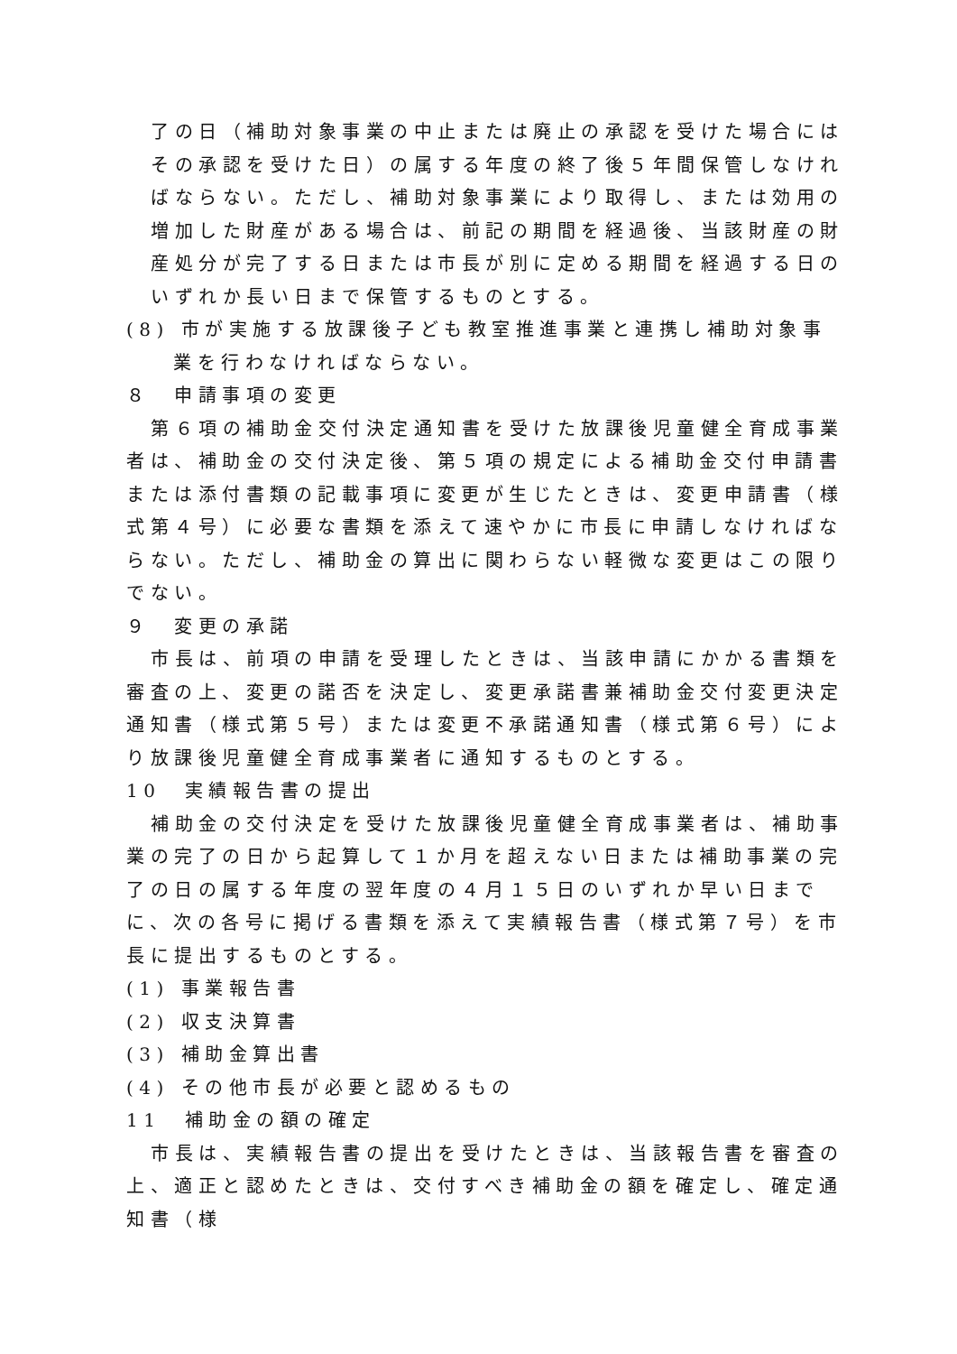了の日（補助対象事業の中止または廃止の承認を受けた場合にはその承認を受けた日）の属する年度の終了後５年間保管しなければならない。ただし、補助対象事業により取得し、または効用の増加した財産がある場合は、前記の期間を経過後、当該財産の財産処分が完了する日または市長が別に定める期間を経過する日のいずれか長い日まで保管するものとする。
(8) 市が実施する放課後子ども教室推進事業と連携し補助対象事業を行わなければならない。
８　申請事項の変更
第６項の補助金交付決定通知書を受けた放課後児童健全育成事業者は、補助金の交付決定後、第５項の規定による補助金交付申請書または添付書類の記載事項に変更が生じたときは、変更申請書（様式第４号）に必要な書類を添えて速やかに市長に申請しなければならない。ただし、補助金の算出に関わらない軽微な変更はこの限りでない。
９　変更の承諾
市長は、前項の申請を受理したときは、当該申請にかかる書類を審査の上、変更の諾否を決定し、変更承諾書兼補助金交付変更決定通知書（様式第５号）または変更不承諾通知書（様式第６号）により放課後児童健全育成事業者に通知するものとする。
10　実績報告書の提出
補助金の交付決定を受けた放課後児童健全育成事業者は、補助事業の完了の日から起算して１か月を超えない日または補助事業の完了の日の属する年度の翌年度の４月１５日のいずれか早い日までに、次の各号に掲げる書類を添えて実績報告書（様式第７号）を市長に提出するものとする。
(1) 事業報告書
(2) 収支決算書
(3) 補助金算出書
(4) その他市長が必要と認めるもの
11　補助金の額の確定
市長は、実績報告書の提出を受けたときは、当該報告書を審査の上、適正と認めたときは、交付すべき補助金の額を確定し、確定通知書（様